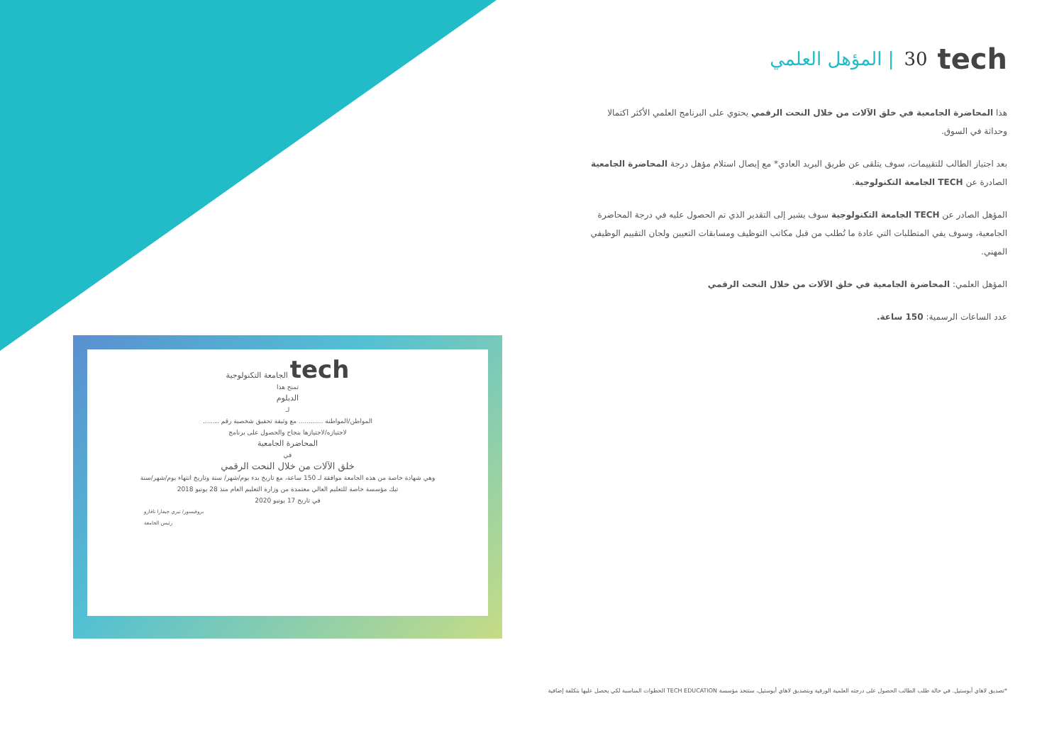tech 30 | المؤهل العلمي
هذا المحاضرة الجامعية في خلق الآلات من خلال النحت الرقمي يحتوي على البرنامج العلمي الأكثر اكتمالا وحداثة في السوق.
بعد اجتياز الطالب للتقييمات، سوف يتلقى عن طريق البريد العادي* مع إيصال استلام مؤهل درجة المحاضرة الجامعية الصادرة عن TECH الجامعة التكنولوجية.
المؤهل الصادر عن TECH الجامعة التكنولوجية سوف يشير إلى التقدير الذي تم الحصول عليه في درجة المحاضرة الجامعية، وسوف يفي المتطلبات التي عادة ما تُطلب من قبل مكاتب التوظيف ومسابقات التعيين ولجان التقييم الوظيفي المهني.
المؤهل العلمي: المحاضرة الجامعية في خلق الآلات من خلال النحت الرقمي
عدد الساعات الرسمية: 150 ساعة.
tech الجامعة التكنولوجية
تمنح هذا
الدبلوم
لـ
المواطن/المواطنة ............ مع وثيقة تحقيق شخصية رقم ........
لاجتيازه/لاجتيازها بنجاح والحصول على برنامج
المحاضرة الجامعية
في
خلق الآلات من خلال النحت الرقمي
وهي شهادة خاصة من هذه الجامعة موافقة لـ 150 ساعة، مع تاريخ بدء يوم/شهر/ سنة وتاريخ انتهاء يوم/شهر/سنة
تيك مؤسسة خاصة للتعليم العالي معتمدة من وزارة التعليم العام منذ 28 يونيو 2018
في تاريخ 17 يونيو 2020
بروفيسور/ تيري جيفارا نافارو
رئيس الجامعة
*تصديق لاهاي أبوستيل. في حالة طلب الطالب الحصول على درجته العلمية الورقية وبتصديق لاهاي أبوستيل، ستتخذ مؤسسة TECH EDUCATION الخطوات المناسبة لكي يحصل عليها بتكلفة إضافية